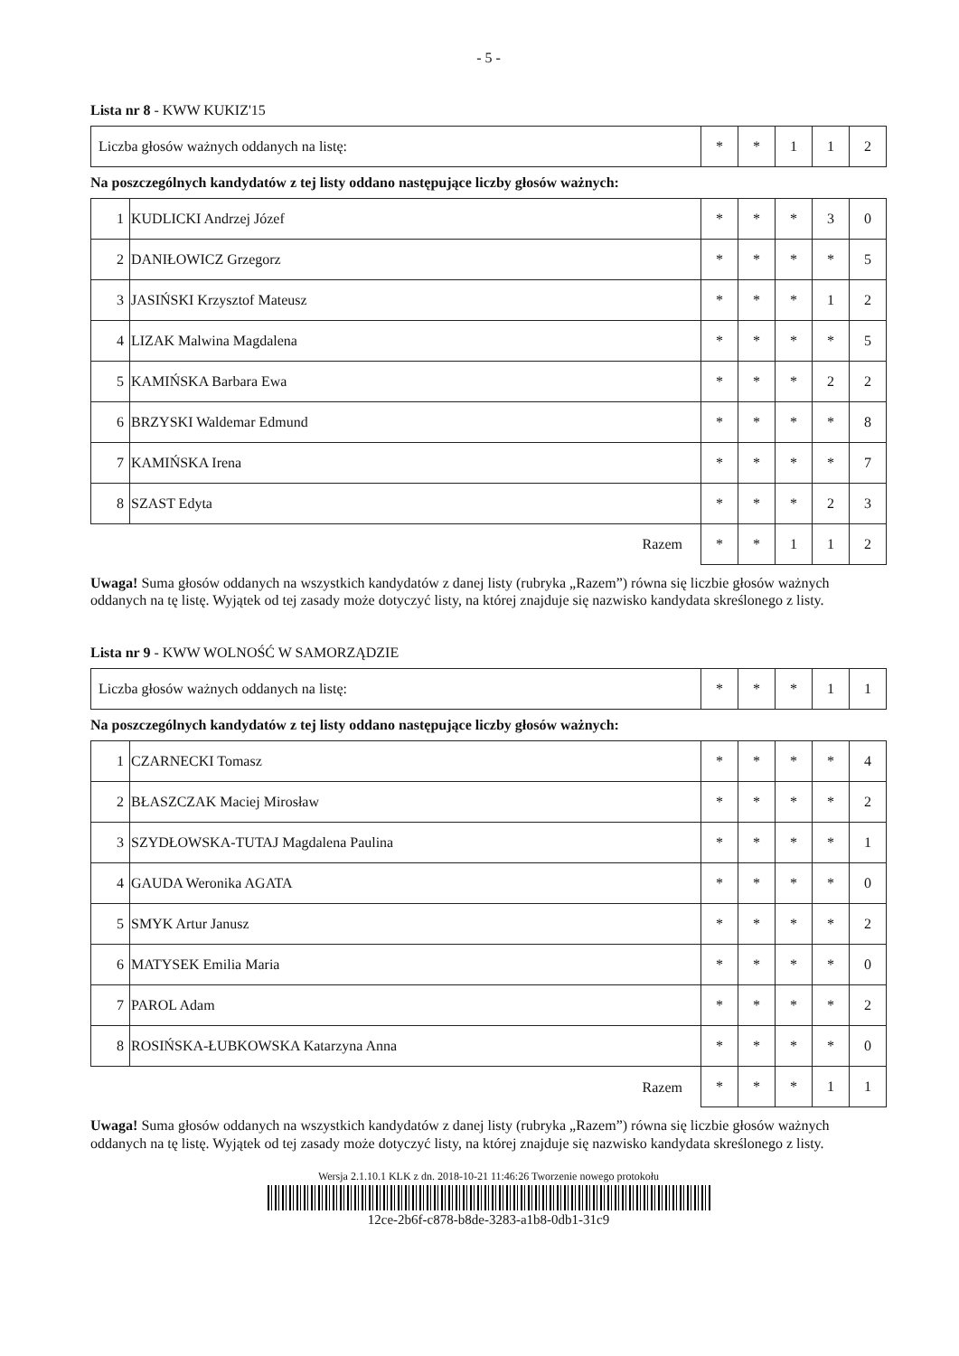- 5 -
Lista nr 8 - KWW KUKIZ'15
| Liczba głosów ważnych oddanych na listę: | * | * | 1 | 1 | 2 |
Na poszczególnych kandydatów z tej listy oddano następujące liczby głosów ważnych:
| 1 | KUDLICKI Andrzej Józef | * | * | * | 3 | 0 |
| 2 | DANIŁOWICZ Grzegorz | * | * | * | * | 5 |
| 3 | JASIŃSKI Krzysztof Mateusz | * | * | * | 1 | 2 |
| 4 | LIZAK Malwina Magdalena | * | * | * | * | 5 |
| 5 | KAMIŃSKA Barbara Ewa | * | * | * | 2 | 2 |
| 6 | BRZYSKI Waldemar Edmund | * | * | * | * | 8 |
| 7 | KAMIŃSKA Irena | * | * | * | * | 7 |
| 8 | SZAST Edyta | * | * | * | 2 | 3 |
| Razem | | * | * | 1 | 1 | 2 |
Uwaga! Suma głosów oddanych na wszystkich kandydatów z danej listy (rubryka „Razem”) równa się liczbie głosów ważnych oddanych na tę listę. Wyjątek od tej zasady może dotyczyć listy, na której znajduje się nazwisko kandydata skreślonego z listy.
Lista nr 9 - KWW WOLNOŚĆ W SAMORZĄDZIE
| Liczba głosów ważnych oddanych na listę: | * | * | * | 1 | 1 |
Na poszczególnych kandydatów z tej listy oddano następujące liczby głosów ważnych:
| 1 | CZARNECKI Tomasz | * | * | * | * | 4 |
| 2 | BŁASZCZAK Maciej Mirosław | * | * | * | * | 2 |
| 3 | SZYDŁOWSKA-TUTAJ Magdalena Paulina | * | * | * | * | 1 |
| 4 | GAUDA Weronika AGATA | * | * | * | * | 0 |
| 5 | SMYK Artur Janusz | * | * | * | * | 2 |
| 6 | MATYSEK Emilia Maria | * | * | * | * | 0 |
| 7 | PAROL Adam | * | * | * | * | 2 |
| 8 | ROSIŃSKA-ŁUBKOWSKA Katarzyna Anna | * | * | * | * | 0 |
| Razem | | * | * | * | 1 | 1 |
Uwaga! Suma głosów oddanych na wszystkich kandydatów z danej listy (rubryka „Razem”) równa się liczbie głosów ważnych oddanych na tę listę. Wyjątek od tej zasady może dotyczyć listy, na której znajduje się nazwisko kandydata skreślonego z listy.
Wersja 2.1.10.1 KLK z dn. 2018-10-21 11:46:26 Tworzenie nowego protokołu
12ce-2b6f-c878-b8de-3283-a1b8-0db1-31c9